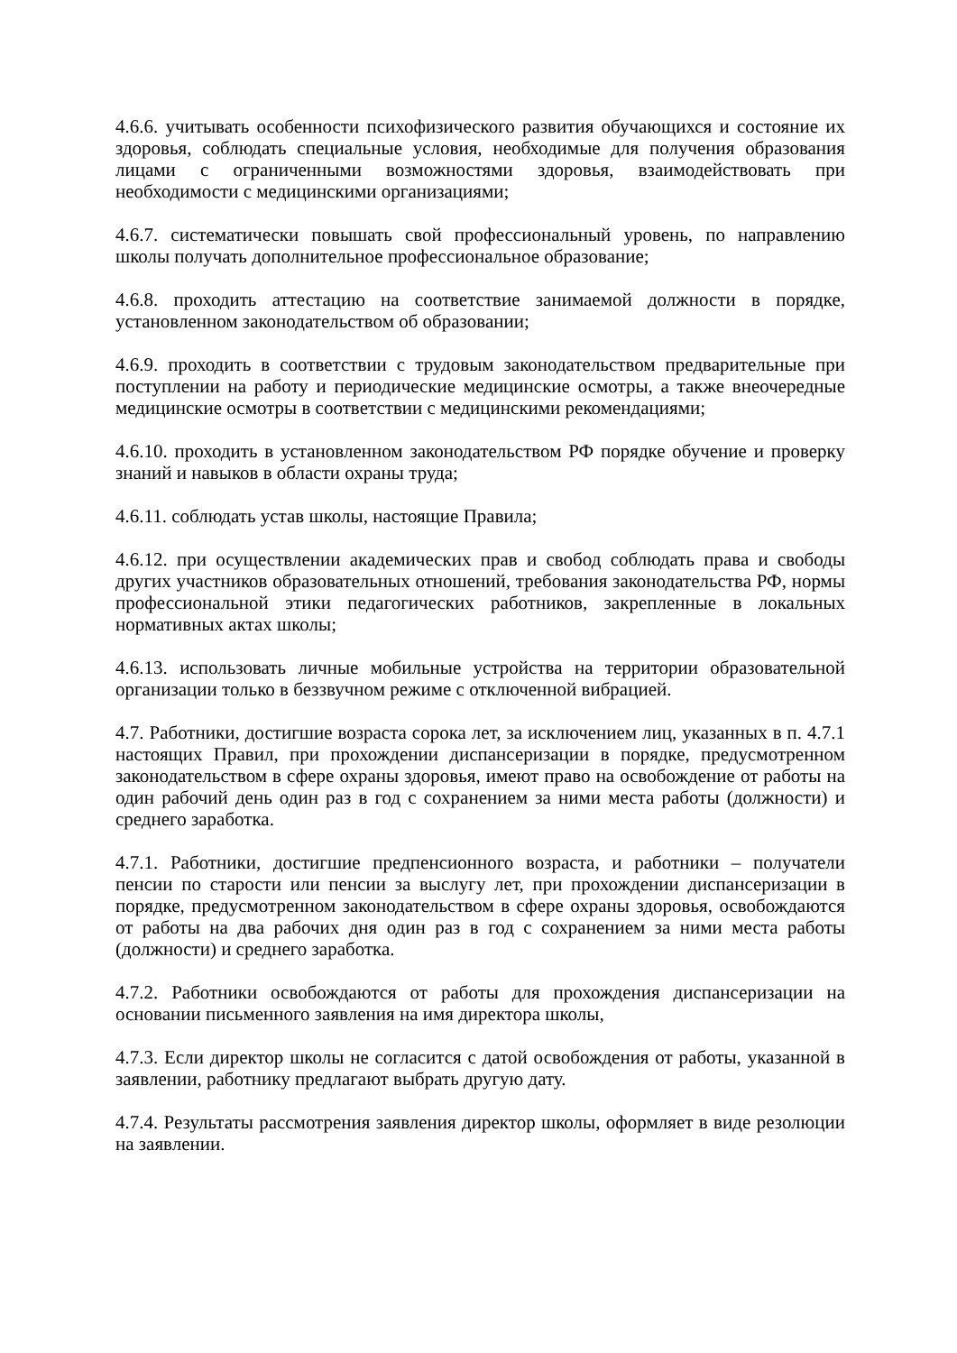4.6.6. учитывать особенности психофизического развития обучающихся и состояние их здоровья, соблюдать специальные условия, необходимые для получения образования лицами с ограниченными возможностями здоровья, взаимодействовать при необходимости с медицинскими организациями;
4.6.7. систематически повышать свой профессиональный уровень, по направлению школы получать дополнительное профессиональное образование;
4.6.8. проходить аттестацию на соответствие занимаемой должности в порядке, установленном законодательством об образовании;
4.6.9. проходить в соответствии с трудовым законодательством предварительные при поступлении на работу и периодические медицинские осмотры, а также внеочередные медицинские осмотры в соответствии с медицинскими рекомендациями;
4.6.10. проходить в установленном законодательством РФ порядке обучение и проверку знаний и навыков в области охраны труда;
4.6.11. соблюдать устав школы, настоящие Правила;
4.6.12. при осуществлении академических прав и свобод соблюдать права и свободы других участников образовательных отношений, требования законодательства РФ, нормы профессиональной этики педагогических работников, закрепленные в локальных нормативных актах школы;
4.6.13. использовать личные мобильные устройства на территории образовательной организации только в беззвучном режиме с отключенной вибрацией.
4.7. Работники, достигшие возраста сорока лет, за исключением лиц, указанных в п. 4.7.1 настоящих Правил, при прохождении диспансеризации в порядке, предусмотренном законодательством в сфере охраны здоровья, имеют право на освобождение от работы на один рабочий день один раз в год с сохранением за ними места работы (должности) и среднего заработка.
4.7.1. Работники, достигшие предпенсионного возраста, и работники – получатели пенсии по старости или пенсии за выслугу лет, при прохождении диспансеризации в порядке, предусмотренном законодательством в сфере охраны здоровья, освобождаются от работы на два рабочих дня один раз в год с сохранением за ними места работы (должности) и среднего заработка.
4.7.2. Работники освобождаются от работы для прохождения диспансеризации на основании письменного заявления на имя директора школы,
4.7.3. Если директор школы не согласится с датой освобождения от работы, указанной в заявлении, работнику предлагают выбрать другую дату.
4.7.4. Результаты рассмотрения заявления директор школы, оформляет в виде резолюции на заявлении.